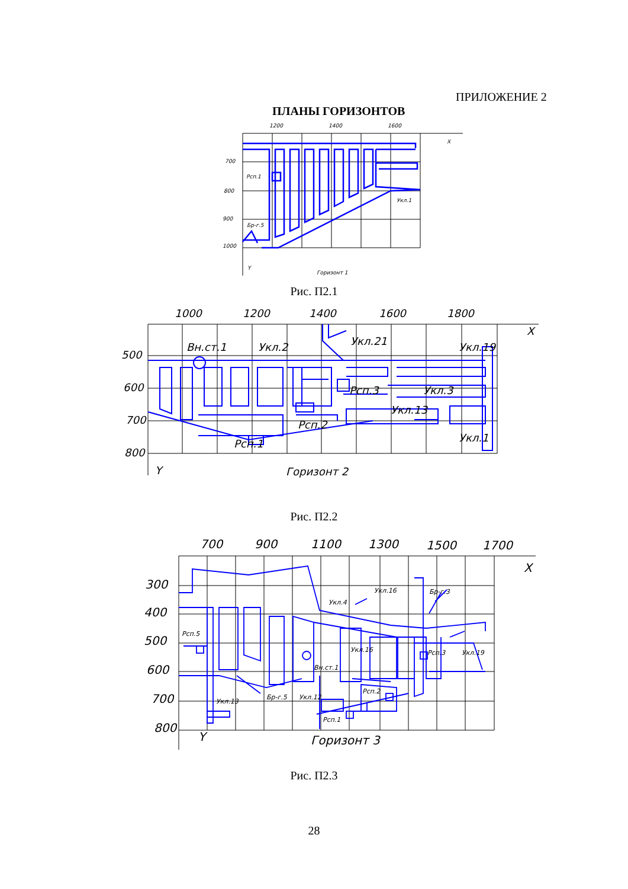ПРИЛОЖЕНИЕ 2
ПЛАНЫ ГОРИЗОНТОВ
1200
1400
1600
X
700
800
900
1000
Рсп.1
Укл.1
Бр-г.5
Y
Горизонт 1
Рис. П2.1
1000
1200
1400
1600
1800
X
500
600
700
800
Вн.ст.1
Укл.2
Укл.21
Укл.19
Рсп.3
Укл.3
Укл.13
Рсп.2
Укл.1
Рсп.1
Y
Горизонт 2
Рис. П2.2
700
900
1100
1300
1500
1700
X
300
400
500
600
700
800
Y
Горизонт 3
Укл.16
Бр-г.3
Укл.4
Рсп.5
Укл.16
Рсп.3
Укл.19
Рсп.2
Укл.13
Бр-г.5
Укл.12
Рсп.1
Вн.ст.1
Рис. П2.3
28